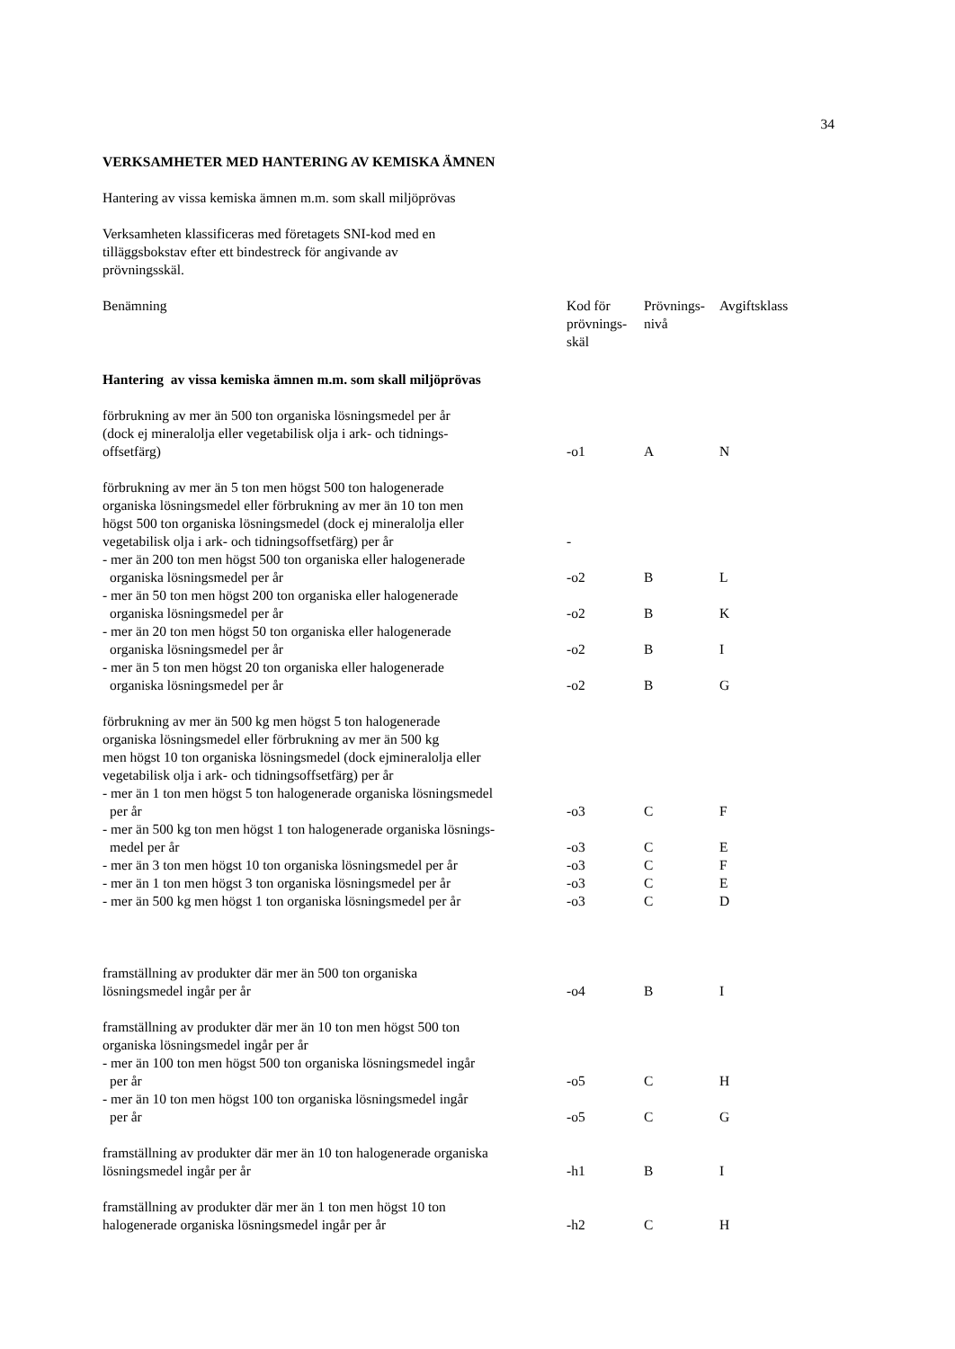34
VERKSAMHETER MED HANTERING AV KEMISKA ÄMNEN
Hantering av vissa kemiska ämnen m.m. som skall miljöprövas
Verksamheten klassificeras med företagets SNI-kod med en
tilläggsbokstav efter ett bindestreck för angivande av
prövningsskäl.
| Benämning | Kod för prövnings- skäl | Prövnings- nivå | Avgiftsklass |
| Hantering av vissa kemiska ämnen m.m. som skall miljöprövas | | | |
| förbrukning av mer än 500 ton organiska lösningsmedel per år (dock ej mineralolja eller vegetabilisk olja i ark- och tidnings- offsetfärg) | -o1 | A | N |
| förbrukning av mer än 5 ton men högst 500 ton halogenerade organiska lösningsmedel eller förbrukning av mer än 10 ton men högst 500 ton organiska lösningsmedel (dock ej mineralolja eller vegetabilisk olja i ark- och tidningsoffsetfärg) per år | - | | |
| - mer än 200 ton men högst 500 ton organiska eller halogenerade organiska lösningsmedel per år | -o2 | B | L |
| - mer än 50 ton men högst 200 ton organiska eller halogenerade organiska lösningsmedel per år | -o2 | B | K |
| - mer än 20 ton men högst 50 ton organiska eller halogenerade organiska lösningsmedel per år | -o2 | B | I |
| - mer än 5 ton men högst 20 ton organiska eller halogenerade organiska lösningsmedel per år | -o2 | B | G |
| förbrukning av mer än 500 kg men högst 5 ton halogenerade organiska lösningsmedel eller förbrukning av mer än 500 kg men högst 10 ton organiska lösningsmedel (dock ejmineralolja eller vegetabilisk olja i ark- och tidningsoffsetfärg) per år | | | |
| - mer än 1 ton men högst 5 ton halogenerade organiska lösningsmedel per år | -o3 | C | F |
| - mer än 500 kg ton men högst 1 ton halogenerade organiska lösnings- medel per år | -o3 | C | E |
| - mer än 3 ton men högst 10 ton organiska lösningsmedel per år | -o3 | C | F |
| - mer än 1 ton men högst 3 ton organiska lösningsmedel per år | -o3 | C | E |
| - mer än 500 kg men högst 1 ton organiska lösningsmedel per år | -o3 | C | D |
| framställning av produkter där mer än 500 ton organiska lösningsmedel ingår per år | -o4 | B | I |
| framställning av produkter där mer än 10 ton men högst 500 ton organiska lösningsmedel ingår per år | | | |
| - mer än 100 ton men högst 500 ton organiska lösningsmedel ingår per år | -o5 | C | H |
| - mer än 10 ton men högst 100 ton organiska lösningsmedel ingår per år | -o5 | C | G |
| framställning av produkter där mer än 10 ton halogenerade organiska lösningsmedel ingår per år | -h1 | B | I |
| framställning av produkter där mer än 1 ton men högst 10 ton halogenerade organiska lösningsmedel ingår per år | -h2 | C | H |